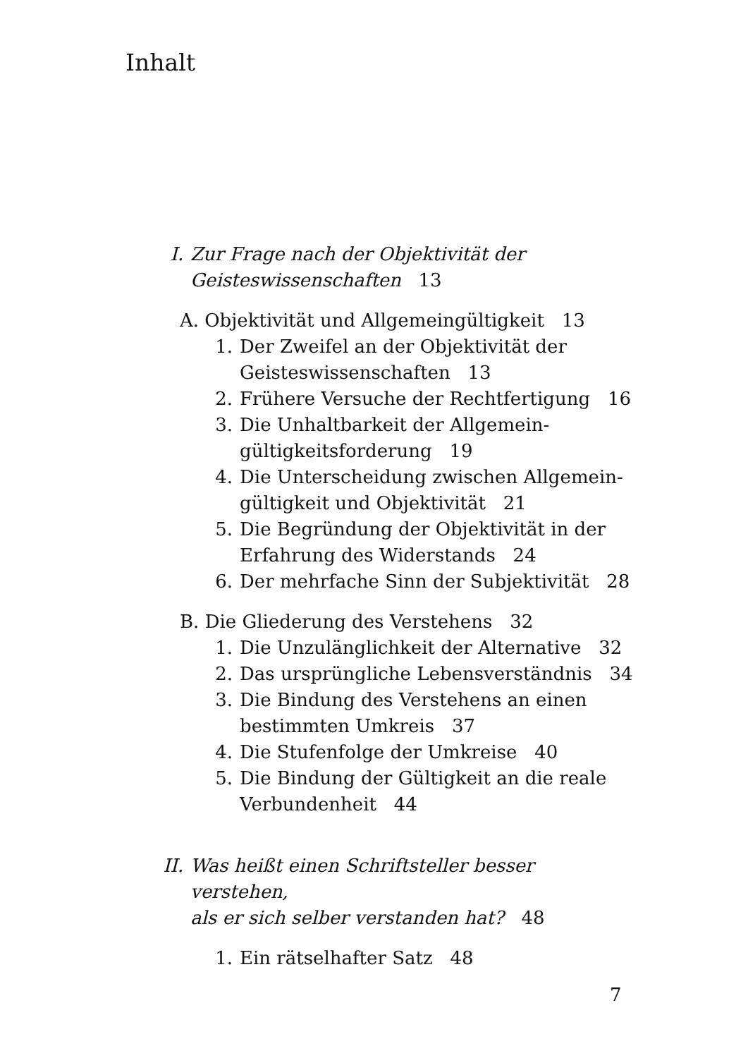Inhalt
I. Zur Frage nach der Objektivität der
Geisteswissenschaften 13
A. Objektivität und Allgemeingültigkeit 13
1. Der Zweifel an der Objektivität der
Geisteswissenschaften 13
2. Frühere Versuche der Rechtfertigung 16
3. Die Unhaltbarkeit der Allgemein-
gültigkeitsforderung 19
4. Die Unterscheidung zwischen Allgemein-
gültigkeit und Objektivität 21
5. Die Begründung der Objektivität in der
Erfahrung des Widerstands 24
6. Der mehrfache Sinn der Subjektivität 28
B. Die Gliederung des Verstehens 32
1. Die Unzulänglichkeit der Alternative 32
2. Das ursprüngliche Lebensverständnis 34
3. Die Bindung des Verstehens an einen
bestimmten Umkreis 37
4. Die Stufenfolge der Umkreise 40
5. Die Bindung der Gültigkeit an die reale
Verbundenheit 44
II. Was heißt einen Schriftsteller besser verstehen,
als er sich selber verstanden hat? 48
1. Ein rätselhafter Satz 48
7